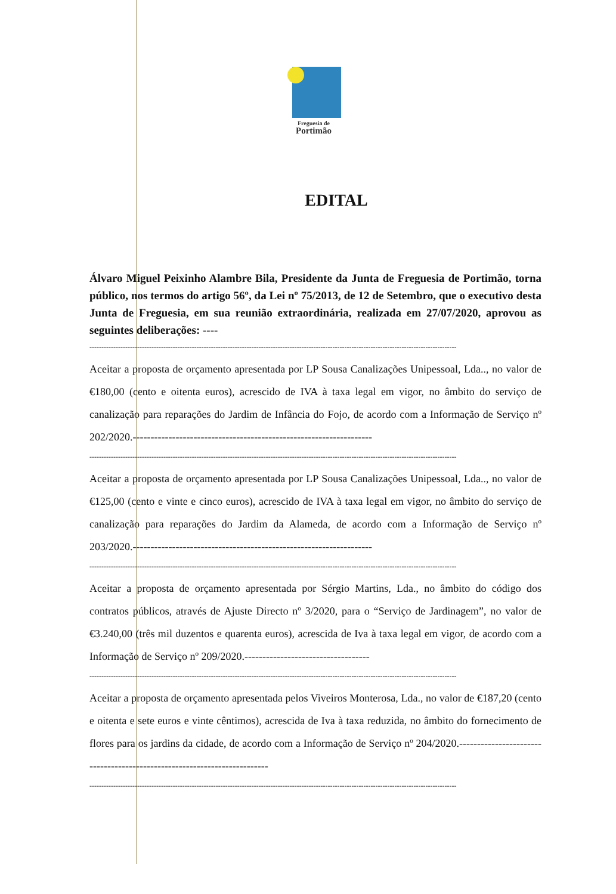Freguesia de
Portimão
EDITAL
Álvaro Miguel Peixinho Alambre Bila, Presidente da Junta de Freguesia de Portimão, torna público, nos termos do artigo 56º, da Lei nº 75/2013, de 12 de Setembro, que o executivo desta Junta de Freguesia, em sua reunião extraordinária, realizada em 27/07/2020, aprovou as seguintes deliberações: ----
----------------------------------------------------------------------------------------------------------------------------------------------------------
Aceitar a proposta de orçamento apresentada por LP Sousa Canalizações Unipessoal, Lda.., no valor de €180,00 (cento e oitenta euros), acrescido de IVA à taxa legal em vigor, no âmbito do serviço de canalização para reparações do Jardim de Infância do Fojo, de acordo com a Informação de Serviço nº 202/2020.-------------------------------------------------------------------
----------------------------------------------------------------------------------------------------------------------------------------------------------
Aceitar a proposta de orçamento apresentada por LP Sousa Canalizações Unipessoal, Lda.., no valor de €125,00 (cento e vinte e cinco euros), acrescido de IVA à taxa legal em vigor, no âmbito do serviço de canalização para reparações do Jardim da Alameda, de acordo com a Informação de Serviço nº 203/2020.-------------------------------------------------------------------
----------------------------------------------------------------------------------------------------------------------------------------------------------
Aceitar a proposta de orçamento apresentada por Sérgio Martins, Lda., no âmbito do código dos contratos públicos, através de Ajuste Directo nº 3/2020, para o “Serviço de Jardinagem”, no valor de €3.240,00 (três mil duzentos e quarenta euros), acrescida de Iva à taxa legal em vigor, de acordo com a Informação de Serviço nº 209/2020.-----------------------------------
----------------------------------------------------------------------------------------------------------------------------------------------------------
Aceitar a proposta de orçamento apresentada pelos Viveiros Monterosa, Lda., no valor de €187,20 (cento e oitenta e sete euros e vinte cêntimos), acrescida de Iva à taxa reduzida, no âmbito do fornecimento de flores para os jardins da cidade, de acordo com a Informação de Serviço nº 204/2020.-------------------------------------------------------------------------
----------------------------------------------------------------------------------------------------------------------------------------------------------